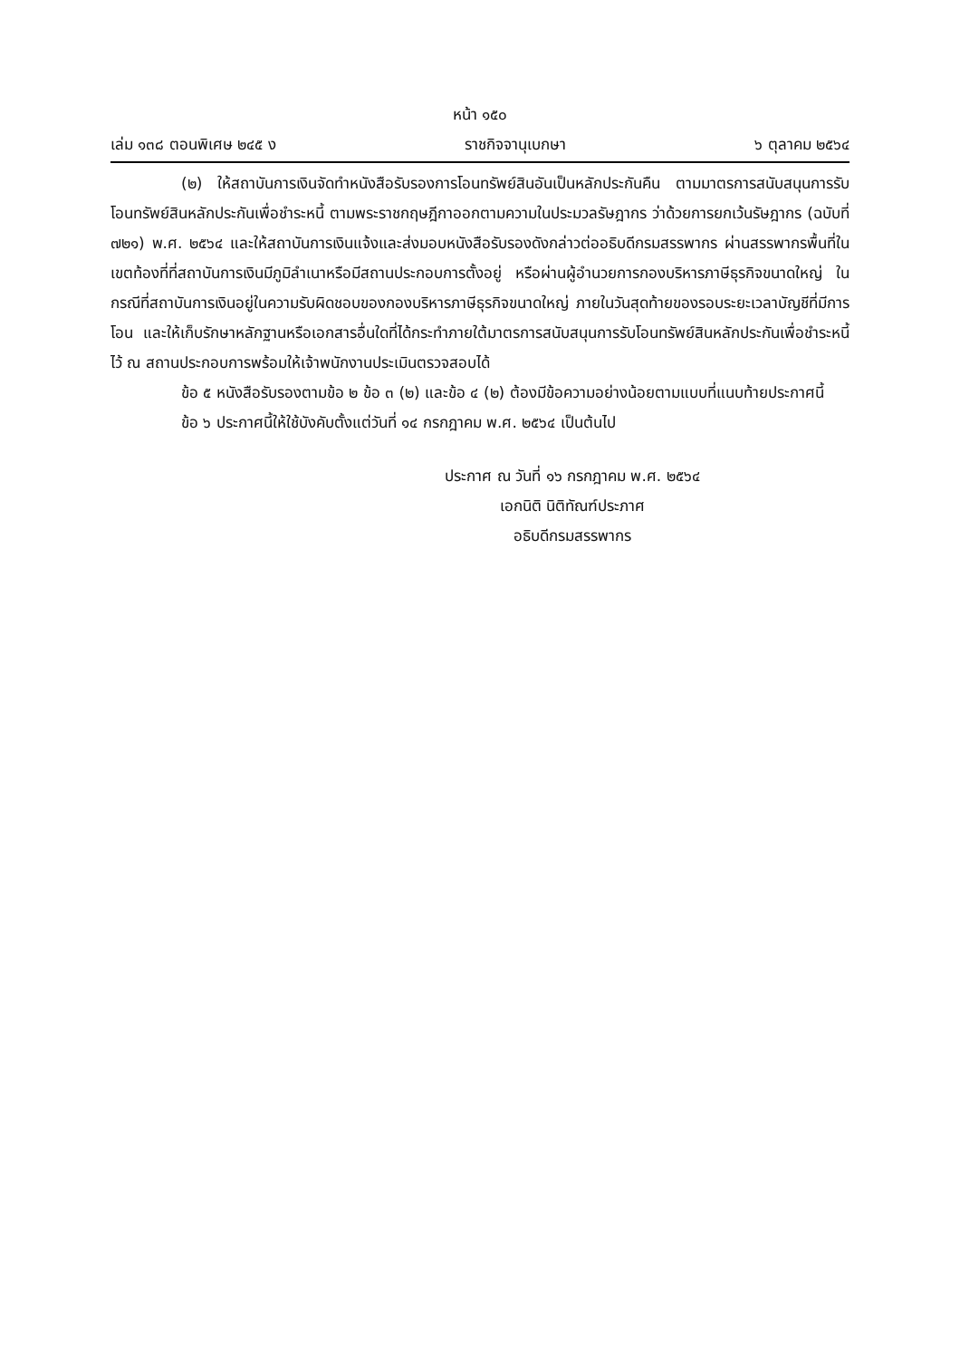หน้า ๑๕๐
เล่ม ๑๓๘ ตอนพิเศษ ๒๔๕ ง ราชกิจจานุเบกษา ๖ ตุลาคม ๒๕๖๔
(๒) ให้สถาบันการเงินจัดทำหนังสือรับรองการโอนทรัพย์สินอันเป็นหลักประกันคืน ตามมาตรการสนับสนุนการรับโอนทรัพย์สินหลักประกันเพื่อชำระหนี้ ตามพระราชกฤษฎีกาออกตามความในประมวลรัษฎากร ว่าด้วยการยกเว้นรัษฎากร (ฉบับที่ ๗๒๑) พ.ศ. ๒๕๖๔ และให้สถาบันการเงินแจ้งและส่งมอบหนังสือรับรองดังกล่าวต่ออธิบดีกรมสรรพากร ผ่านสรรพากรพื้นที่ในเขตท้องที่ที่สถาบันการเงินมีภูมิลำเนาหรือมีสถานประกอบการตั้งอยู่ หรือผ่านผู้อำนวยการกองบริหารภาษีธุรกิจขนาดใหญ่ ในกรณีที่สถาบันการเงินอยู่ในความรับผิดชอบของกองบริหารภาษีธุรกิจขนาดใหญ่ ภายในวันสุดท้ายของรอบระยะเวลาบัญชีที่มีการโอน และให้เก็บรักษาหลักฐานหรือเอกสารอื่นใดที่ได้กระทำภายใต้มาตรการสนับสนุนการรับโอนทรัพย์สินหลักประกันเพื่อชำระหนี้ไว้ ณ สถานประกอบการพร้อมให้เจ้าพนักงานประเมินตรวจสอบได้
ข้อ ๕ หนังสือรับรองตามข้อ ๒ ข้อ ๓ (๒) และข้อ ๔ (๒) ต้องมีข้อความอย่างน้อยตามแบบที่แนบท้ายประกาศนี้
ข้อ ๖ ประกาศนี้ให้ใช้บังคับตั้งแต่วันที่ ๑๔ กรกฎาคม พ.ศ. ๒๕๖๔ เป็นต้นไป
ประกาศ ณ วันที่ ๑๖ กรกฎาคม พ.ศ. ๒๕๖๔
เอกนิติ นิติทัณฑ์ประภาศ
อธิบดีกรมสรรพากร